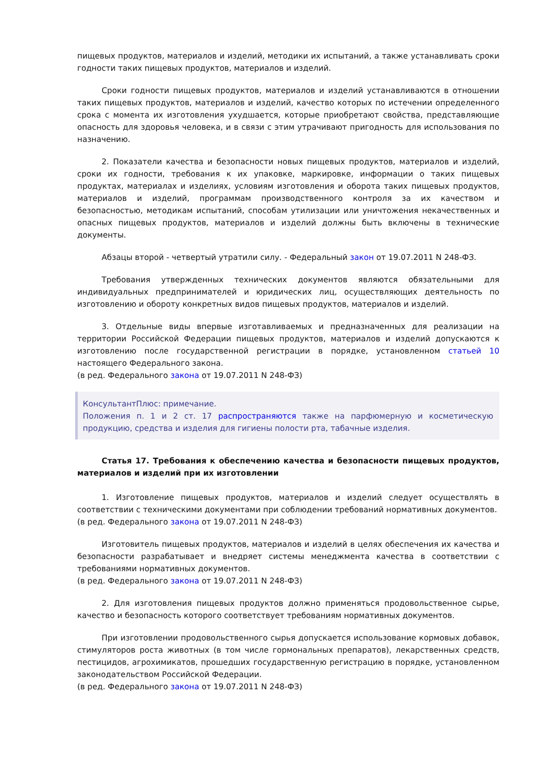пищевых продуктов, материалов и изделий, методики их испытаний, а также устанавливать сроки годности таких пищевых продуктов, материалов и изделий.
Сроки годности пищевых продуктов, материалов и изделий устанавливаются в отношении таких пищевых продуктов, материалов и изделий, качество которых по истечении определенного срока с момента их изготовления ухудшается, которые приобретают свойства, представляющие опасность для здоровья человека, и в связи с этим утрачивают пригодность для использования по назначению.
2. Показатели качества и безопасности новых пищевых продуктов, материалов и изделий, сроки их годности, требования к их упаковке, маркировке, информации о таких пищевых продуктах, материалах и изделиях, условиям изготовления и оборота таких пищевых продуктов, материалов и изделий, программам производственного контроля за их качеством и безопасностью, методикам испытаний, способам утилизации или уничтожения некачественных и опасных пищевых продуктов, материалов и изделий должны быть включены в технические документы.
Абзацы второй - четвертый утратили силу. - Федеральный закон от 19.07.2011 N 248-ФЗ.
Требования утвержденных технических документов являются обязательными для индивидуальных предпринимателей и юридических лиц, осуществляющих деятельность по изготовлению и обороту конкретных видов пищевых продуктов, материалов и изделий.
3. Отдельные виды впервые изготавливаемых и предназначенных для реализации на территории Российской Федерации пищевых продуктов, материалов и изделий допускаются к изготовлению после государственной регистрации в порядке, установленном статьей 10 настоящего Федерального закона.
(в ред. Федерального закона от 19.07.2011 N 248-ФЗ)
КонсультантПлюс: примечание.
Положения п. 1 и 2 ст. 17 распространяются также на парфюмерную и косметическую продукцию, средства и изделия для гигиены полости рта, табачные изделия.
Статья 17. Требования к обеспечению качества и безопасности пищевых продуктов, материалов и изделий при их изготовлении
1. Изготовление пищевых продуктов, материалов и изделий следует осуществлять в соответствии с техническими документами при соблюдении требований нормативных документов.
(в ред. Федерального закона от 19.07.2011 N 248-ФЗ)
Изготовитель пищевых продуктов, материалов и изделий в целях обеспечения их качества и безопасности разрабатывает и внедряет системы менеджмента качества в соответствии с требованиями нормативных документов.
(в ред. Федерального закона от 19.07.2011 N 248-ФЗ)
2. Для изготовления пищевых продуктов должно применяться продовольственное сырье, качество и безопасность которого соответствует требованиям нормативных документов.
При изготовлении продовольственного сырья допускается использование кормовых добавок, стимуляторов роста животных (в том числе гормональных препаратов), лекарственных средств, пестицидов, агрохимикатов, прошедших государственную регистрацию в порядке, установленном законодательством Российской Федерации.
(в ред. Федерального закона от 19.07.2011 N 248-ФЗ)